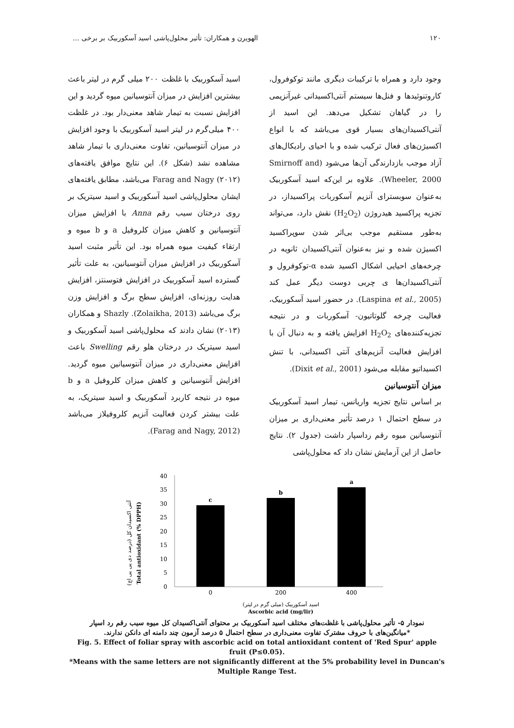۱۲۰ الهویرن و همکاران: تأثیر محلول‌پاشی اسید آسکوربیک بر برخی ...
وجود دارد و همراه با ترکیبات دیگری مانند توکوفرول، کاروتنوئیدها و فنل‌ها سیستم آنتی‌اکسیدانی غیرآنزیمی را در گیاهان تشکیل می‌دهد. این اسید از آنتی‌اکسیدان‌های بسیار قوی می‌باشد که با انواع اکسیژن‌های فعال ترکیب شده و با احیای رادیکال‌های آزاد موجب بازدارندگی آن‌ها می‌شود (Smirnoff and Wheeler, 2000). علاوه بر این‌که اسید آسکوربیک به‌عنوان سوبسترای آنزیم آسکوربات پراکسیداز، در تجزیه پراکسید هیدروژن (H<sub>2</sub>O<sub>2</sub>) نقش دارد، می‌تواند به‌طور مستقیم موجب بی‌اثر شدن سوپراکسید اکسیژن شده و نیز به‌عنوان آنتی‌اکسیدان ثانویه در چرخه‌های احیایی اشکال اکسید شده α-توکوفرول و آنتی‌اکسیدان‌ها ی چربی دوست دیگر عمل کند (Laspina et al., 2005). در حضور اسید آسکوربیک، فعالیت چرخه گلوتاتیون- آسکوربات و در نتیجه تجزیه‌کننده‌های H<sub>2</sub>O<sub>2</sub> افزایش یافته و به دنبال آن با افزایش فعالیت آنزیم‌های آنتی اکسیدانی، با تنش اکسیداتیو مقابله می‌شود (Dixit et al., 2001).
میزان آنتوسیانین
بر اساس نتایج تجزیه واریانس، تیمار اسید آسکوربیک در سطح احتمال ۱ درصد تأثیر معنی‌داری بر میزان آنتوسیانین میوه رقم رداسپار داشت (جدول ۲). نتایج حاصل از این آزمایش نشان داد که محلول‌پاشی
اسید آسکوربیک با غلظت ۲۰۰ میلی گرم در لیتر باعث بیشترین افزایش در میزان آنتوسیانین میوه گردید و این افزایش نسبت به تیمار شاهد معنی‌دار بود. در غلظت ۴۰۰ میلی‌گرم در لیتر اسید آسکوربیک با وجود افزایش در میزان آنتوسیانین، تفاوت معنی‌داری با تیمار شاهد مشاهده نشد (شکل ۶). این نتایج موافق یافته‌های Farag and Nagy (۲۰۱۲) می‌باشد، مطابق یافته‌های ایشان محلول‌پاشی اسید آسکوربیک و اسید سیتریک بر روی درختان سیب رقم Anna با افزایش میزان آنتوسیانین و کاهش میزان کلروفیل a و b میوه و ارتقاء کیفیت میوه همراه بود. این تأثیر مثبت اسید آسکوربیک در افزایش میزان آنتوسیانین، به علت تأثیر گسترده اسید آسکوربیک در افزایش فتوسنتز، افزایش هدایت روزنه‌ای، افزایش سطح برگ و افزایش وزن برگ می‌باشد (Zolaikha, 2013). Shazly و همکاران (۲۰۱۳) نشان دادند که محلول‌پاشی اسید آسکوربیک و اسید سیتریک در درختان هلو رقم Swelling باعث افزایش معنی‌داری در میزان آنتوسیانین میوه گردید. افزایش آنتوسیانین و کاهش میزان کلروفیل a و b میوه در نتیجه کاربرد آسکوربیک و اسید سیتریک، به علت بیشتر کردن فعالیت آنزیم کلروفیلاز می‌باشد (Farag and Nagy, 2012).
آنتی اکسیدان کل (درصد دی پی پی اچ)
Total antioxidant (% DPPH)
0
5
10
15
20
25
30
35
40
c
b
a
0
200
400
اسید آسکوربیک (میلی گرم در لیتر)
Ascorbic acid (mg/lir)
نمودار ۵- تأثیر محلول‌پاشی با غلظت‌های مختلف اسید آسکوربیک بر محتوای آنتی‌اکسیدان کل میوه سیب رقم رد اسپار
*میانگین‌های با حروف مشترک تفاوت معنی‌داری در سطح احتمال ۵ درصد آزمون چند دامنه ای دانکن ندارند.
Fig. 5. Effect of foliar spray with ascorbic acid on total antioxidant content of 'Red Spur' apple fruit (P≤0.05).
*Means with the same letters are not significantly different at the 5% probability level in Duncan's Multiple Range Test.